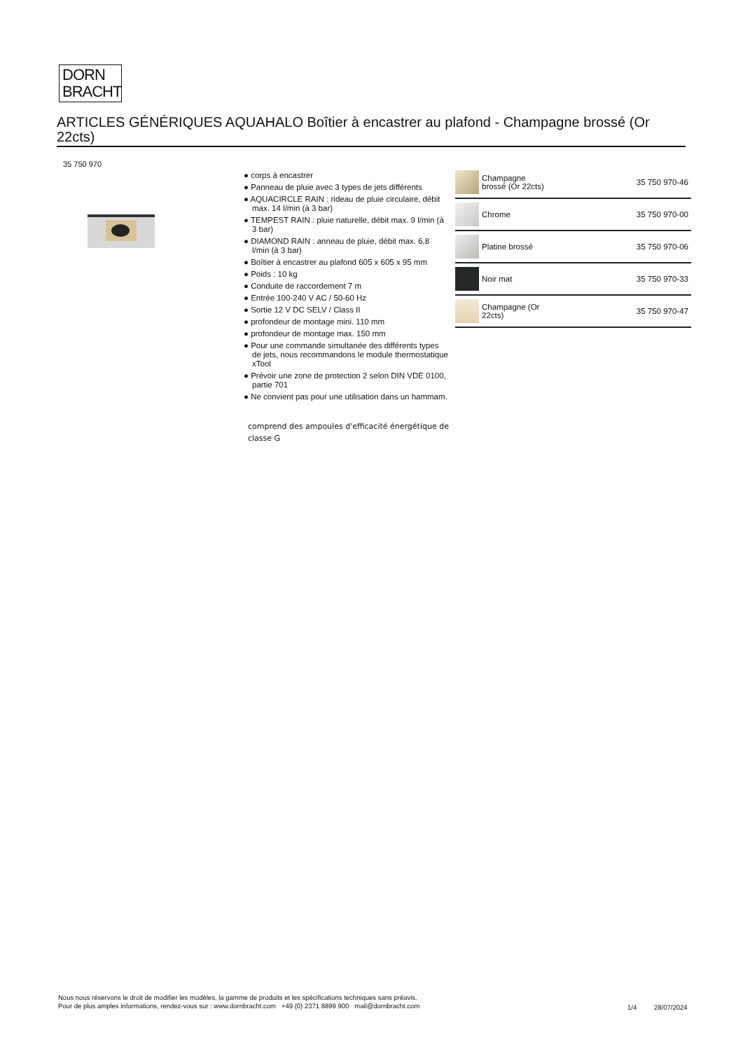DORN
BRACHT
ARTICLES GÉNÉRIQUES AQUAHALO Boîtier à encastrer au plafond - Champagne brossé (Or 22cts)
35 750 970
● corps à encastrer
● Panneau de pluie avec 3 types de jets différents
● AQUACIRCLE RAIN : rideau de pluie circulaire, débit max. 14 l/min (à 3 bar)
● TEMPEST RAIN : pluie naturelle, débit max. 9 l/min (à 3 bar)
● DIAMOND RAIN : anneau de pluie, débit max. 6,8 l/min (à 3 bar)
● Boîtier à encastrer au plafond 605 x 605 x 95 mm
● Poids : 10 kg
● Conduite de raccordement 7 m
● Entrée 100-240 V AC / 50-60 Hz
● Sortie 12 V DC SELV / Class II
● profondeur de montage mini. 110 mm
● profondeur de montage max. 150 mm
● Pour une commande simultanée des différents types de jets, nous recommandons le module thermostatique xTool
● Prévoir une zone de protection 2 selon DIN VDE 0100, partie 701
● Ne convient pas pour une utilisation dans un hammam.
comprend des ampoules d'efficacité énergétique de classe G
| | Champagne brossé (Or 22cts) | 35 750 970-46 |
| | Chrome | 35 750 970-00 |
| | Platine brossé | 35 750 970-06 |
| | Noir mat | 35 750 970-33 |
| | Champagne (Or 22cts) | 35 750 970-47 |
Nous nous réservons le droit de modifier les modèles, la gamme de produits et les spécifications techniques sans préavis.
Pour de plus amples informations, rendez-vous sur : www.dornbracht.com +49 (0) 2371 8899 900 mail@dornbracht.com
1/4 28/07/2024